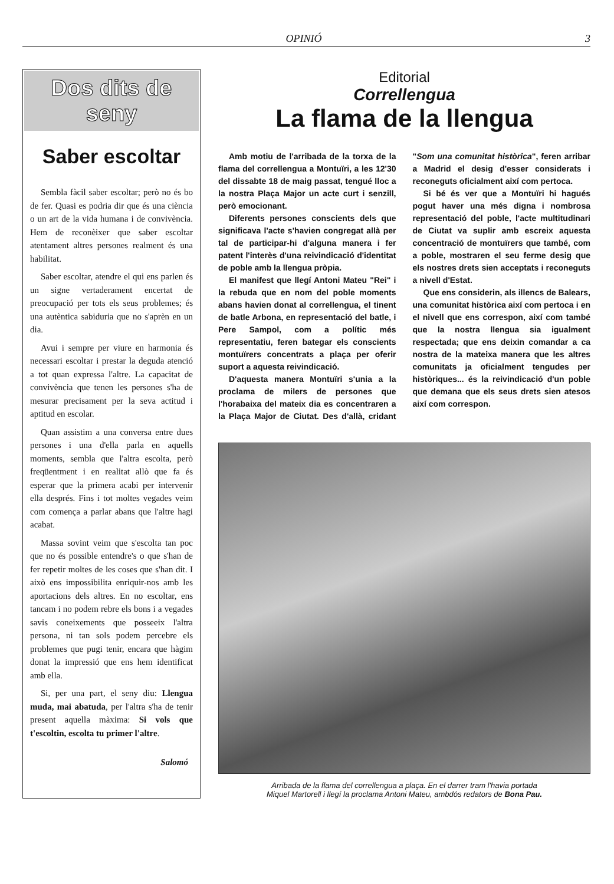OPINIÓ 3
Dos dits de seny
Saber escoltar
Sembla fàcil saber escoltar; però no és bo de fer. Quasi es podria dir que és una ciència o un art de la vida humana i de convivència. Hem de reconèixer que saber escoltar atentament altres persones realment és una habilitat.
Saber escoltar, atendre el qui ens parlen és un signe vertaderament encertat de preocupació per tots els seus problemes; és una autèntica sabiduria que no s'aprèn en un dia.
Avui i sempre per viure en harmonia és necessari escoltar i prestar la deguda atenció a tot quan expressa l'altre. La capacitat de convivència que tenen les persones s'ha de mesurar precisament per la seva actitud i aptitud en escolar.
Quan assistim a una conversa entre dues persones i una d'ella parla en aquells moments, sembla que l'altra escolta, però freqüentment i en realitat allò que fa és esperar que la primera acabi per intervenir ella després. Fins i tot moltes vegades veim com comença a parlar abans que l'altre hagi acabat.
Massa sovint veim que s'escolta tan poc que no és possible entendre's o que s'han de fer repetir moltes de les coses que s'han dit. I això ens impossibilita enriquir-nos amb les aportacions dels altres. En no escoltar, ens tancam i no podem rebre els bons i a vegades savis coneixements que posseeix l'altra persona, ni tan sols podem percebre els problemes que pugi tenir, encara que hàgim donat la impressió que ens hem identificat amb ella.
Si, per una part, el seny diu: Llengua muda, mai abatuda, per l'altra s'ha de tenir present aquella màxima: Si vols que t'escoltin, escolta tu primer l'altre.
Salomó
Editorial
Correllengua
La flama de la llengua
Amb motiu de l'arribada de la torxa de la flama del correllengua a Montuïri, a les 12'30 del dissabte 18 de maig passat, tengué lloc a la nostra Plaça Major un acte curt i senzill, però emocionant.
Diferents persones conscients dels que significava l'acte s'havien congregat allà per tal de participar-hi d'alguna manera i fer patent l'interès d'una reivindicació d'identitat de poble amb la llengua pròpia.
El manifest que llegí Antoni Mateu "Rei" i la rebuda que en nom del poble moments abans havien donat al correllengua, el tinent de batle Arbona, en representació del batle, i Pere Sampol, com a polític més representatiu, feren bategar els conscients montuïrers concentrats a plaça per oferir suport a aquesta reivindicació.
D'aquesta manera Montuïri s'unia a la proclama de milers de persones que l'horabaixa del mateix dia es concentraren a la Plaça Major de Ciutat. Des d'allà, cridant "Som una comunitat històrica", feren arribar a Madrid el desig d'esser considerats i reconeguts oficialment així com pertoca.
Si bé és ver que a Montuïri hi hagués pogut haver una més digna i nombrosa representació del poble, l'acte multitudinari de Ciutat va suplir amb escreix aquesta concentració de montuïrers que també, com a poble, mostraren el seu ferme desig que els nostres drets sien acceptats i reconeguts a nivell d'Estat.
Que ens considerin, als illencs de Balears, una comunitat històrica així com pertoca i en el nivell que ens correspon, així com també que la nostra llengua sia igualment respectada; que ens deixin comandar a ca nostra de la mateixa manera que les altres comunitats ja oficialment tengudes per històriques... és la reivindicació d'un poble que demana que els seus drets sien atesos així com correspon.
Arribada de la flama del correllengua a plaça. En el darrer tram l'havia portada
Miquel Martorell i llegí la proclama Antoni Mateu, ambdós redators de Bona Pau.